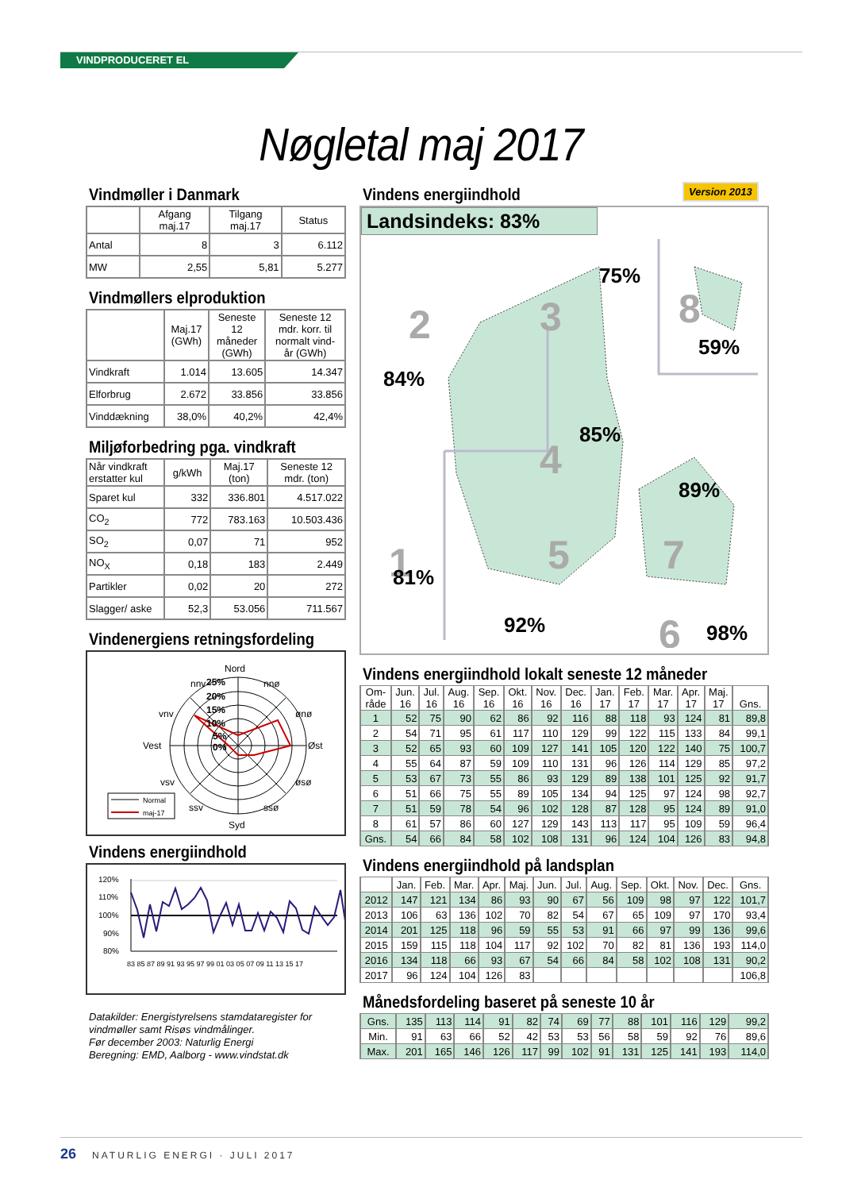VINDPRODUCERET EL
Nøgletal maj 2017
Vindmøller i Danmark
| | Afgang maj.17 | Tilgang maj.17 | Status |
| --- | --- | --- | --- |
| Antal | 8 | 3 | 6.112 |
| MW | 2,55 | 5,81 | 5.277 |
Vindmøllers elproduktion
| | Maj.17 (GWh) | Seneste 12 måneder (GWh) | Seneste 12 mdr. korr. til normalt vind- år (GWh) |
| --- | --- | --- | --- |
| Vindkraft | 1.014 | 13.605 | 14.347 |
| Elforbrug | 2.672 | 33.856 | 33.856 |
| Vinddækning | 38,0% | 40,2% | 42,4% |
Miljøforbedring pga. vindkraft
| Når vindkraft erstatter kul | g/kWh | Maj.17 (ton) | Seneste 12 mdr. (ton) |
| --- | --- | --- | --- |
| Sparet kul | 332 | 336.801 | 4.517.022 |
| CO<sub>2</sub> | 772 | 783.163 | 10.503.436 |
| SO<sub>2</sub> | 0,07 | 71 | 952 |
| NO<sub>X</sub> | 0,18 | 183 | 2.449 |
| Partikler | 0,02 | 20 | 272 |
| Slagger/ aske | 52,3 | 53.056 | 711.567 |
Vindenergiens retningsfordeling
Nord
nnv
nnø
vnv
ønø
Vest
Øst
vsv
øsø
ssv
ssø
Syd
25%
20%
15%
10%
5%
0%
Normal
maj-17
Vindens energiindhold
120%
110%
100%
90%
80%
83 85 87 89 91 93 95 97 99 01 03 05 07 09 11 13 15 17
Datakilder: Energistyrelsens stamdataregister for vindmøller samt Risøs vindmålinger.
Før december 2003: Naturlig Energi
Beregning: EMD, Aalborg - www.vindstat.dk
Vindens energiindhold
Version 2013
Landsindeks: 83%
2
3
8
4
1
5
7
6
75%
59%
84%
85%
89%
81%
92%
98%
Vindens energiindhold lokalt seneste 12 måneder
| Om- råde | Jun. 16 | Jul. 16 | Aug. 16 | Sep. 16 | Okt. 16 | Nov. 16 | Dec. 16 | Jan. 17 | Feb. 17 | Mar. 17 | Apr. 17 | Maj. 17 | Gns. |
| --- | --- | --- | --- | --- | --- | --- | --- | --- | --- | --- | --- | --- | --- |
| 1 | 52 | 75 | 90 | 62 | 86 | 92 | 116 | 88 | 118 | 93 | 124 | 81 | 89,8 |
| 2 | 54 | 71 | 95 | 61 | 117 | 110 | 129 | 99 | 122 | 115 | 133 | 84 | 99,1 |
| 3 | 52 | 65 | 93 | 60 | 109 | 127 | 141 | 105 | 120 | 122 | 140 | 75 | 100,7 |
| 4 | 55 | 64 | 87 | 59 | 109 | 110 | 131 | 96 | 126 | 114 | 129 | 85 | 97,2 |
| 5 | 53 | 67 | 73 | 55 | 86 | 93 | 129 | 89 | 138 | 101 | 125 | 92 | 91,7 |
| 6 | 51 | 66 | 75 | 55 | 89 | 105 | 134 | 94 | 125 | 97 | 124 | 98 | 92,7 |
| 7 | 51 | 59 | 78 | 54 | 96 | 102 | 128 | 87 | 128 | 95 | 124 | 89 | 91,0 |
| 8 | 61 | 57 | 86 | 60 | 127 | 129 | 143 | 113 | 117 | 95 | 109 | 59 | 96,4 |
| Gns. | 54 | 66 | 84 | 58 | 102 | 108 | 131 | 96 | 124 | 104 | 126 | 83 | 94,8 |
Vindens energiindhold på landsplan
| | Jan. | Feb. | Mar. | Apr. | Maj. | Jun. | Jul. | Aug. | Sep. | Okt. | Nov. | Dec. | Gns. |
| --- | --- | --- | --- | --- | --- | --- | --- | --- | --- | --- | --- | --- | --- |
| 2012 | 147 | 121 | 134 | 86 | 93 | 90 | 67 | 56 | 109 | 98 | 97 | 122 | 101,7 |
| 2013 | 106 | 63 | 136 | 102 | 70 | 82 | 54 | 67 | 65 | 109 | 97 | 170 | 93,4 |
| 2014 | 201 | 125 | 118 | 96 | 59 | 55 | 53 | 91 | 66 | 97 | 99 | 136 | 99,6 |
| 2015 | 159 | 115 | 118 | 104 | 117 | 92 | 102 | 70 | 82 | 81 | 136 | 193 | 114,0 |
| 2016 | 134 | 118 | 66 | 93 | 67 | 54 | 66 | 84 | 58 | 102 | 108 | 131 | 90,2 |
| 2017 | 96 | 124 | 104 | 126 | 83 | | | | | | | | 106,8 |
Månedsfordeling baseret på seneste 10 år
| Gns. | 135 | 113 | 114 | 91 | 82 | 74 | 69 | 77 | 88 | 101 | 116 | 129 | 99,2 |
| Min. | 91 | 63 | 66 | 52 | 42 | 53 | 53 | 56 | 58 | 59 | 92 | 76 | 89,6 |
| Max. | 201 | 165 | 146 | 126 | 117 | 99 | 102 | 91 | 131 | 125 | 141 | 193 | 114,0 |
26 NATURLIG ENERGI · JULI 2017